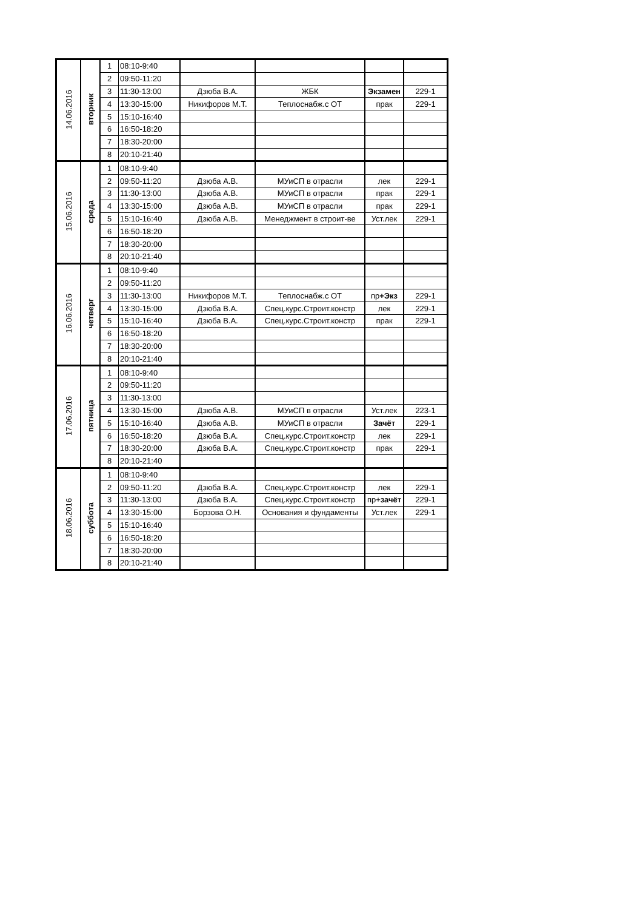| 14.06.2016 | вторник | 1 | 08:10-9:40 | | | | |
| | | 2 | 09:50-11:20 | | | | |
| | | 3 | 11:30-13:00 | Дзюба В.А. | ЖБК | Экзамен | 229-1 |
| | | 4 | 13:30-15:00 | Никифоров М.Т. | Теплоснабж.с ОТ | прак | 229-1 |
| | | 5 | 15:10-16:40 | | | | |
| | | 6 | 16:50-18:20 | | | | |
| | | 7 | 18:30-20:00 | | | | |
| | | 8 | 20:10-21:40 | | | | |
| 15.06.2016 | среда | 1 | 08:10-9:40 | | | | |
| | | 2 | 09:50-11:20 | Дзюба А.В. | МУиСП в отрасли | лек | 229-1 |
| | | 3 | 11:30-13:00 | Дзюба А.В. | МУиСП в отрасли | прак | 229-1 |
| | | 4 | 13:30-15:00 | Дзюба А.В. | МУиСП в отрасли | прак | 229-1 |
| | | 5 | 15:10-16:40 | Дзюба А.В. | Менеджмент в строит-ве | Уст.лек | 229-1 |
| | | 6 | 16:50-18:20 | | | | |
| | | 7 | 18:30-20:00 | | | | |
| | | 8 | 20:10-21:40 | | | | |
| 16.06.2016 | четверг | 1 | 08:10-9:40 | | | | |
| | | 2 | 09:50-11:20 | | | | |
| | | 3 | 11:30-13:00 | Никифоров М.Т. | Теплоснабж.с ОТ | пр +Экз | 229-1 |
| | | 4 | 13:30-15:00 | Дзюба В.А. | Спец.курс.Строит.констр | лек | 229-1 |
| | | 5 | 15:10-16:40 | Дзюба В.А. | Спец.курс.Строит.констр | прак | 229-1 |
| | | 6 | 16:50-18:20 | | | | |
| | | 7 | 18:30-20:00 | | | | |
| | | 8 | 20:10-21:40 | | | | |
| 17.06.2016 | пятница | 1 | 08:10-9:40 | | | | |
| | | 2 | 09:50-11:20 | | | | |
| | | 3 | 11:30-13:00 | | | | |
| | | 4 | 13:30-15:00 | Дзюба А.В. | МУиСП в отрасли | Уст.лек | 223-1 |
| | | 5 | 15:10-16:40 | Дзюба А.В. | МУиСП в отрасли | Зачёт | 229-1 |
| | | 6 | 16:50-18:20 | Дзюба В.А. | Спец.курс.Строит.констр | лек | 229-1 |
| | | 7 | 18:30-20:00 | Дзюба В.А. | Спец.курс.Строит.констр | прак | 229-1 |
| | | 8 | 20:10-21:40 | | | | |
| 18.06.2016 | суббота | 1 | 08:10-9:40 | | | | |
| | | 2 | 09:50-11:20 | Дзюба В.А. | Спец.курс.Строит.констр | лек | 229-1 |
| | | 3 | 11:30-13:00 | Дзюба В.А. | Спец.курс.Строит.констр | пр+ зачёт | 229-1 |
| | | 4 | 13:30-15:00 | Борзова О.Н. | Основания и фундаменты | Уст.лек | 229-1 |
| | | 5 | 15:10-16:40 | | | | |
| | | 6 | 16:50-18:20 | | | | |
| | | 7 | 18:30-20:00 | | | | |
| | | 8 | 20:10-21:40 | | | | |